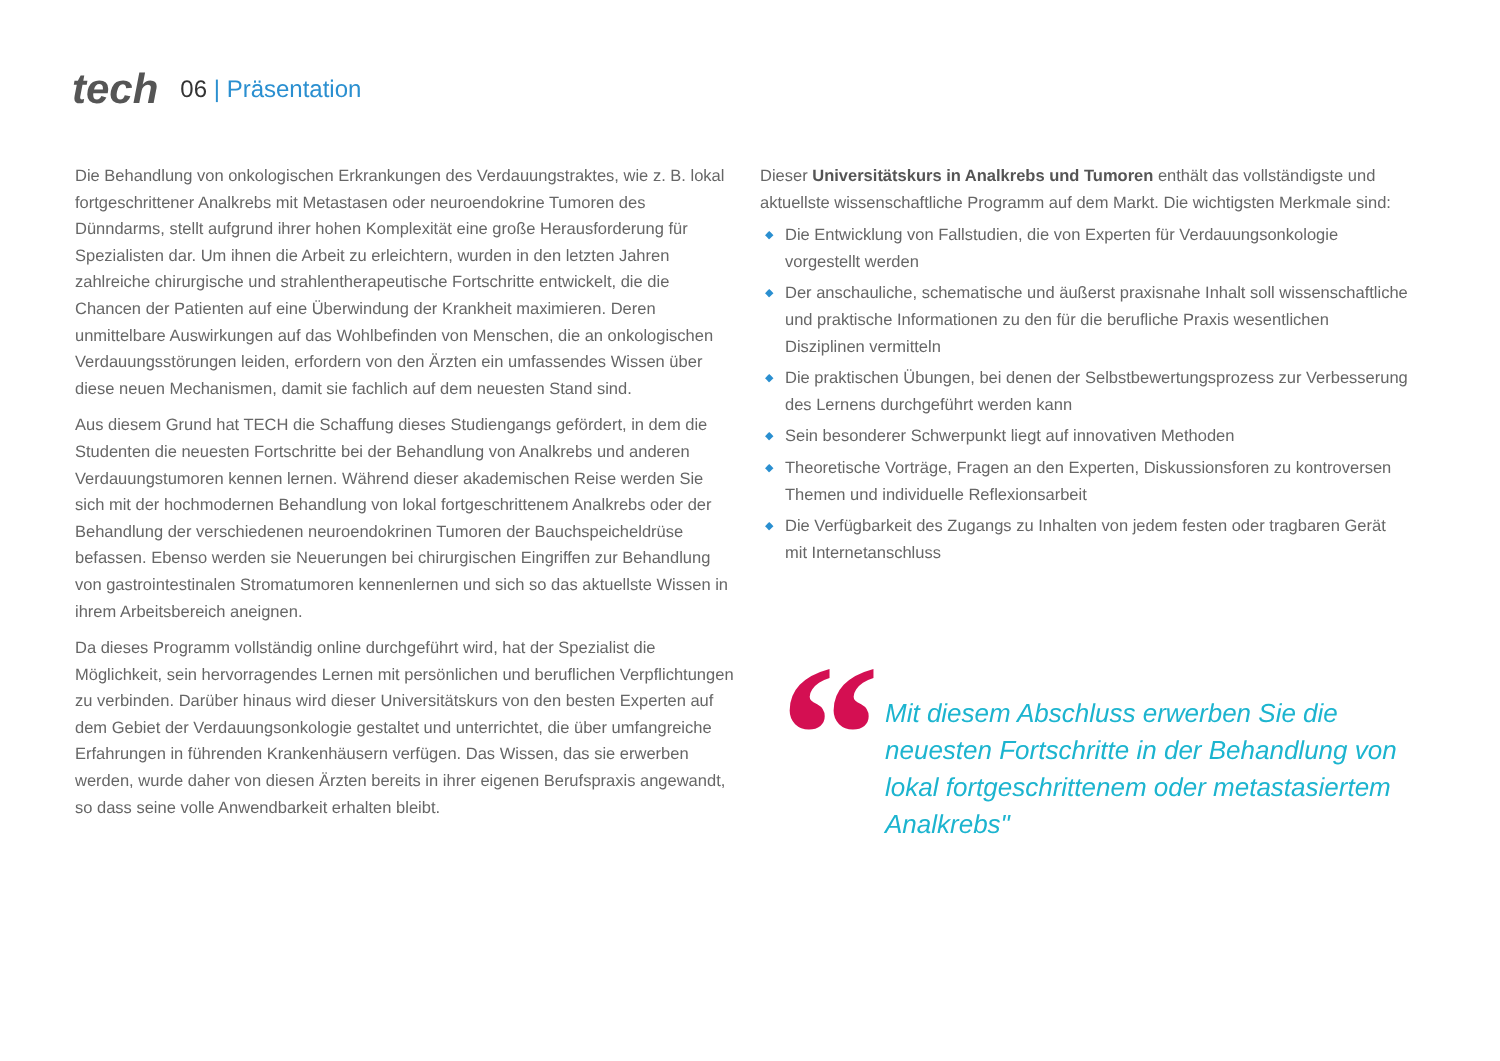tech
06 | Präsentation
Die Behandlung von onkologischen Erkrankungen des Verdauungstraktes, wie z. B. lokal fortgeschrittener Analkrebs mit Metastasen oder neuroendokrine Tumoren des Dünndarms, stellt aufgrund ihrer hohen Komplexität eine große Herausforderung für Spezialisten dar. Um ihnen die Arbeit zu erleichtern, wurden in den letzten Jahren zahlreiche chirurgische und strahlentherapeutische Fortschritte entwickelt, die die Chancen der Patienten auf eine Überwindung der Krankheit maximieren. Deren unmittelbare Auswirkungen auf das Wohlbefinden von Menschen, die an onkologischen Verdauungsstörungen leiden, erfordern von den Ärzten ein umfassendes Wissen über diese neuen Mechanismen, damit sie fachlich auf dem neuesten Stand sind.
Aus diesem Grund hat TECH die Schaffung dieses Studiengangs gefördert, in dem die Studenten die neuesten Fortschritte bei der Behandlung von Analkrebs und anderen Verdauungstumoren kennen lernen. Während dieser akademischen Reise werden Sie sich mit der hochmodernen Behandlung von lokal fortgeschrittenem Analkrebs oder der Behandlung der verschiedenen neuroendokrinen Tumoren der Bauchspeicheldrüse befassen. Ebenso werden sie Neuerungen bei chirurgischen Eingriffen zur Behandlung von gastrointestinalen Stromatumoren kennenlernen und sich so das aktuellste Wissen in ihrem Arbeitsbereich aneignen.
Da dieses Programm vollständig online durchgeführt wird, hat der Spezialist die Möglichkeit, sein hervorragendes Lernen mit persönlichen und beruflichen Verpflichtungen zu verbinden. Darüber hinaus wird dieser Universitätskurs von den besten Experten auf dem Gebiet der Verdauungsonkologie gestaltet und unterrichtet, die über umfangreiche Erfahrungen in führenden Krankenhäusern verfügen. Das Wissen, das sie erwerben werden, wurde daher von diesen Ärzten bereits in ihrer eigenen Berufspraxis angewandt, so dass seine volle Anwendbarkeit erhalten bleibt.
Dieser Universitätskurs in Analkrebs und Tumoren enthält das vollständigste und aktuellste wissenschaftliche Programm auf dem Markt. Die wichtigsten Merkmale sind:
◆ Die Entwicklung von Fallstudien, die von Experten für Verdauungsonkologie vorgestellt werden
◆ Der anschauliche, schematische und äußerst praxisnahe Inhalt soll wissenschaftliche und praktische Informationen zu den für die berufliche Praxis wesentlichen Disziplinen vermitteln
◆ Die praktischen Übungen, bei denen der Selbstbewertungsprozess zur Verbesserung des Lernens durchgeführt werden kann
◆ Sein besonderer Schwerpunkt liegt auf innovativen Methoden
◆ Theoretische Vorträge, Fragen an den Experten, Diskussionsforen zu kontroversen Themen und individuelle Reflexionsarbeit
◆ Die Verfügbarkeit des Zugangs zu Inhalten von jedem festen oder tragbaren Gerät mit Internetanschluss
“
Mit diesem Abschluss erwerben Sie die neuesten Fortschritte in der Behandlung von lokal fortgeschrittenem oder metastasiertem Analkrebs"